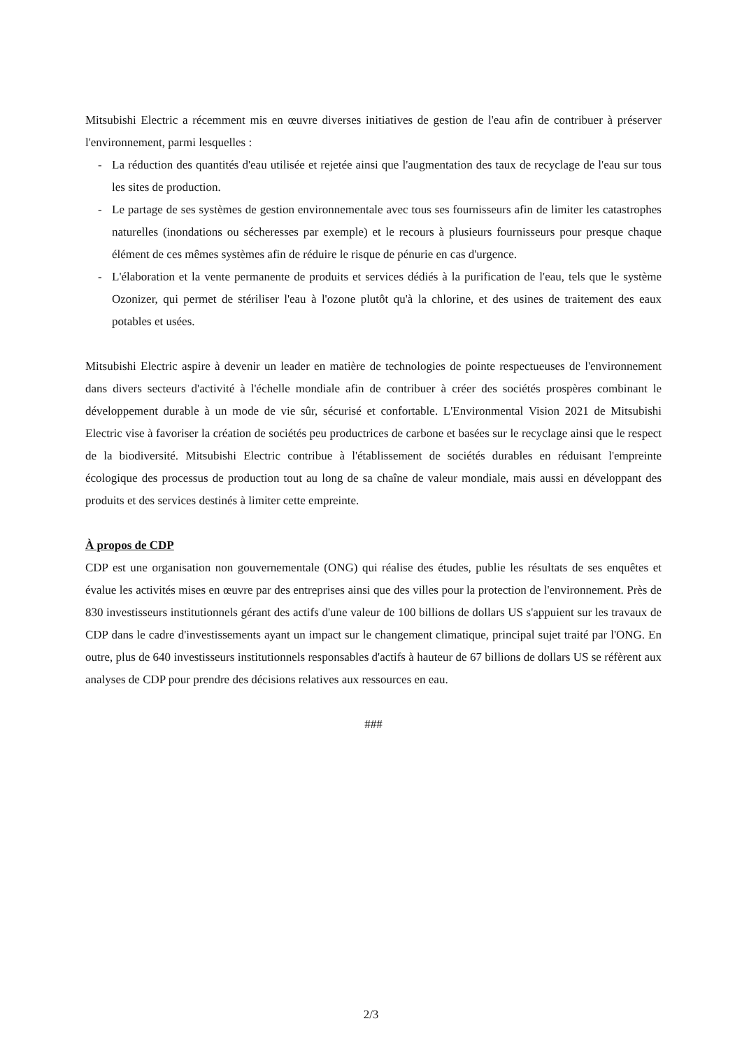Mitsubishi Electric a récemment mis en œuvre diverses initiatives de gestion de l'eau afin de contribuer à préserver l'environnement, parmi lesquelles :
- La réduction des quantités d'eau utilisée et rejetée ainsi que l'augmentation des taux de recyclage de l'eau sur tous les sites de production.
- Le partage de ses systèmes de gestion environnementale avec tous ses fournisseurs afin de limiter les catastrophes naturelles (inondations ou sécheresses par exemple) et le recours à plusieurs fournisseurs pour presque chaque élément de ces mêmes systèmes afin de réduire le risque de pénurie en cas d'urgence.
- L'élaboration et la vente permanente de produits et services dédiés à la purification de l'eau, tels que le système Ozonizer, qui permet de stériliser l'eau à l'ozone plutôt qu'à la chlorine, et des usines de traitement des eaux potables et usées.
Mitsubishi Electric aspire à devenir un leader en matière de technologies de pointe respectueuses de l'environnement dans divers secteurs d'activité à l'échelle mondiale afin de contribuer à créer des sociétés prospères combinant le développement durable à un mode de vie sûr, sécurisé et confortable. L'Environmental Vision 2021 de Mitsubishi Electric vise à favoriser la création de sociétés peu productrices de carbone et basées sur le recyclage ainsi que le respect de la biodiversité. Mitsubishi Electric contribue à l'établissement de sociétés durables en réduisant l'empreinte écologique des processus de production tout au long de sa chaîne de valeur mondiale, mais aussi en développant des produits et des services destinés à limiter cette empreinte.
À propos de CDP
CDP est une organisation non gouvernementale (ONG) qui réalise des études, publie les résultats de ses enquêtes et évalue les activités mises en œuvre par des entreprises ainsi que des villes pour la protection de l'environnement. Près de 830 investisseurs institutionnels gérant des actifs d'une valeur de 100 billions de dollars US s'appuient sur les travaux de CDP dans le cadre d'investissements ayant un impact sur le changement climatique, principal sujet traité par l'ONG. En outre, plus de 640 investisseurs institutionnels responsables d'actifs à hauteur de 67 billions de dollars US se réfèrent aux analyses de CDP pour prendre des décisions relatives aux ressources en eau.
###
2/3